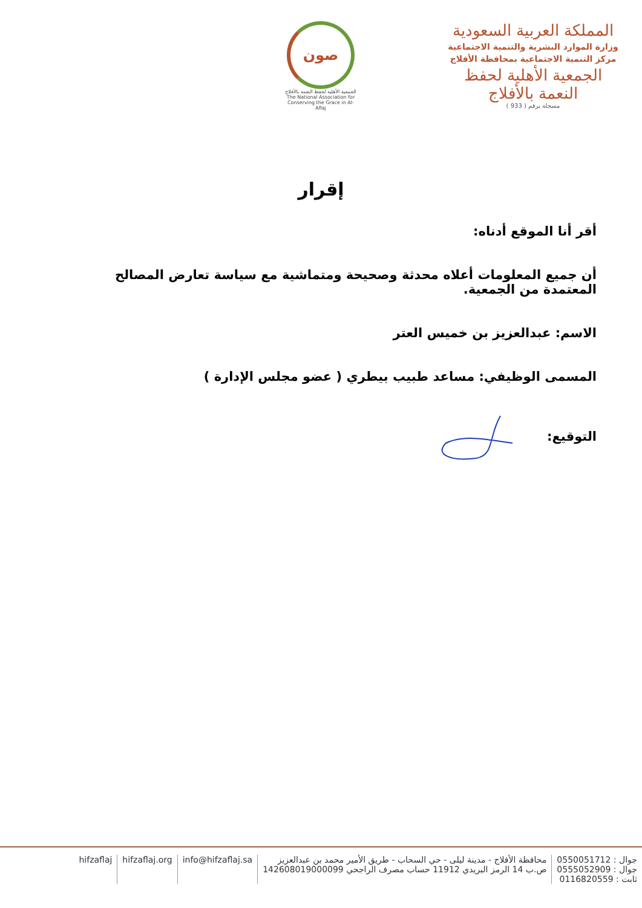المملكة العربية السعودية
وزارة الموارد البشرية والتنمية الاجتماعية
مركز التنمية الاجتماعية بمحافظة الأفلاج
الجمعية الأهلية لحفظ النعمة بالأفلاج
مسجلة برقم ( 933 )
صون
الجمعية الأهلية لحفظ النعمة بالأفلاج
The National Association for Conserving the Grace in Al-Aflaj
إقرار
أقر أنا الموقع أدناه:
أن جميع المعلومات أعلاه محدثة وصحيحة ومتماشية مع سياسة تعارض المصالح المعتمدة من الجمعية.
الاسم: عبدالعزيز بن خميس العتر
المسمى الوظيفي: مساعد طبيب بيطري ( عضو مجلس الإدارة )
التوقيع:
جوال : 0550051712
جوال : 0555052909
ثابت : 0116820559
محافظة الأفلاج - مدينة ليلى - حي السحاب - طريق الأمير محمد بن عبدالعزيز
ص.ب 14 الرمز البريدي 11912 حساب مصرف الراجحي 142608019000099
info@hifzaflaj.sa hifzaflaj.org hifzaflaj